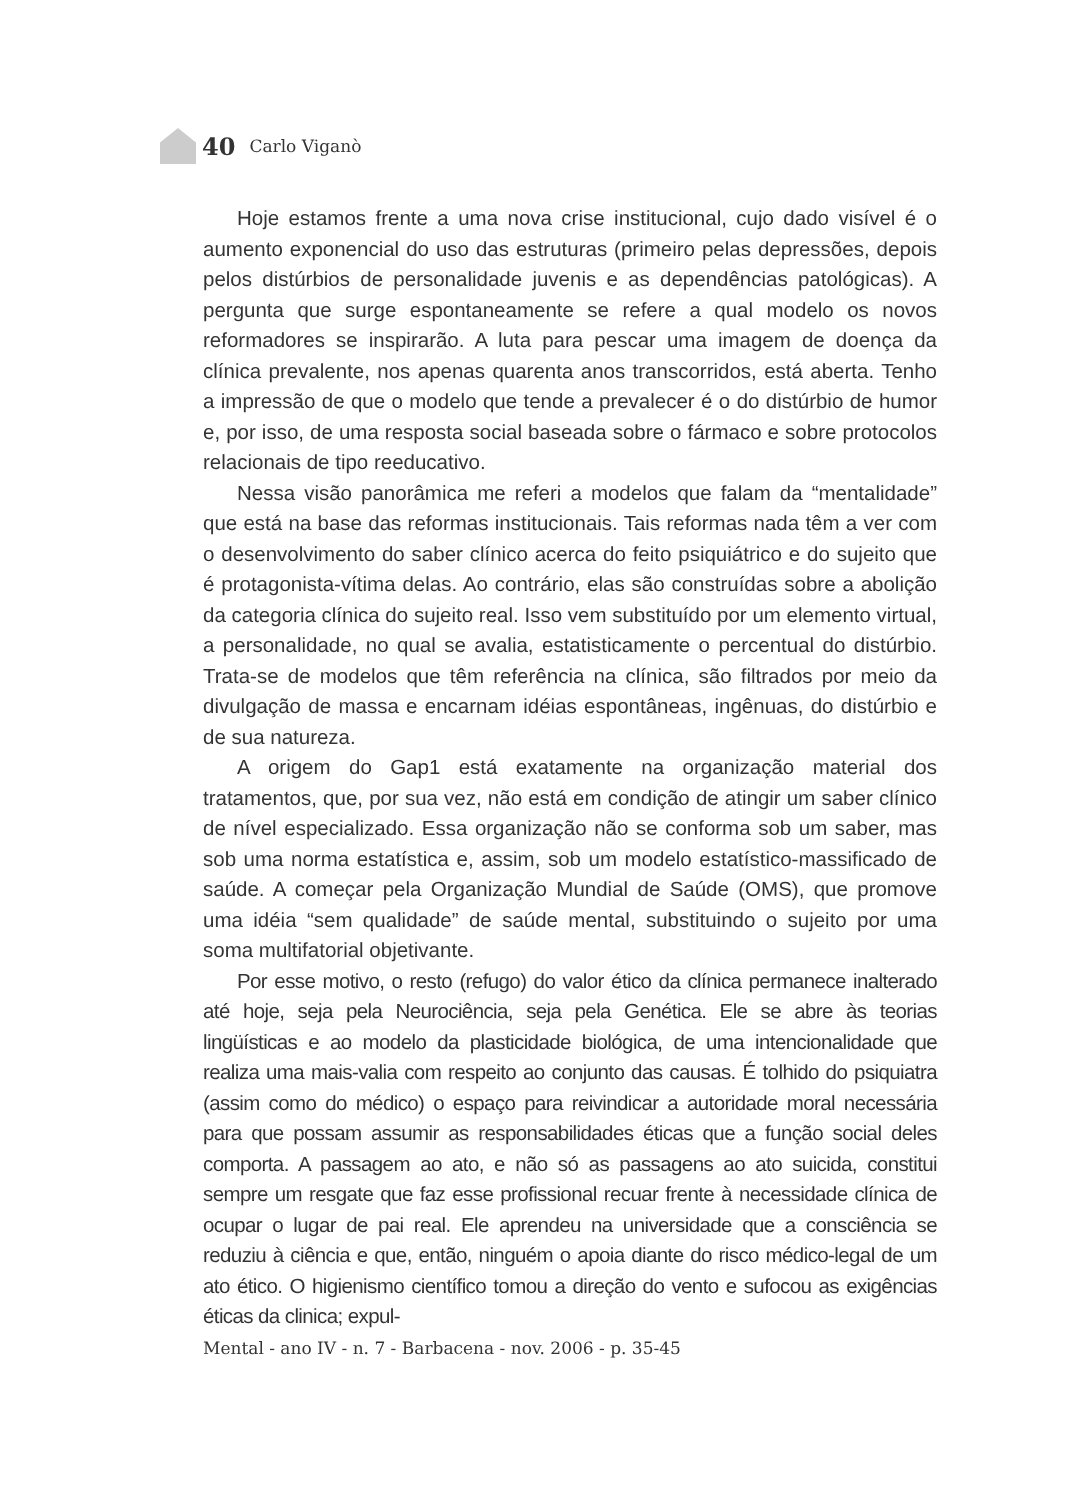40 Carlo Viganò
Hoje estamos frente a uma nova crise institucional, cujo dado visível é o aumento exponencial do uso das estruturas (primeiro pelas depressões, depois pelos distúrbios de personalidade juvenis e as dependências patológicas). A pergunta que surge espontaneamente se refere a qual modelo os novos reformadores se inspirarão. A luta para pescar uma imagem de doença da clínica prevalente, nos apenas quarenta anos transcorridos, está aberta. Tenho a impressão de que o modelo que tende a prevalecer é o do distúrbio de humor e, por isso, de uma resposta social baseada sobre o fármaco e sobre protocolos relacionais de tipo reeducativo.
Nessa visão panorâmica me referi a modelos que falam da “mentalidade” que está na base das reformas institucionais. Tais reformas nada têm a ver com o desenvolvimento do saber clínico acerca do feito psiquiátrico e do sujeito que é protagonista-vítima delas. Ao contrário, elas são construídas sobre a abolição da categoria clínica do sujeito real. Isso vem substituído por um elemento virtual, a personalidade, no qual se avalia, estatisticamente o percentual do distúrbio. Trata-se de modelos que têm referência na clínica, são filtrados por meio da divulgação de massa e encarnam idéias espontâneas, ingênuas, do distúrbio e de sua natureza.
A origem do Gap1 está exatamente na organização material dos tratamentos, que, por sua vez, não está em condição de atingir um saber clínico de nível especializado. Essa organização não se conforma sob um saber, mas sob uma norma estatística e, assim, sob um modelo estatístico-massificado de saúde. A começar pela Organização Mundial de Saúde (OMS), que promove uma idéia “sem qualidade” de saúde mental, substituindo o sujeito por uma soma multifatorial objetivante.
Por esse motivo, o resto (refugo) do valor ético da clínica permanece inalterado até hoje, seja pela Neurociência, seja pela Genética. Ele se abre às teorias lingüísticas e ao modelo da plasticidade biológica, de uma intencionalidade que realiza uma mais-valia com respeito ao conjunto das causas. É tolhido do psiquiatra (assim como do médico) o espaço para reivindicar a autoridade moral necessária para que possam assumir as responsabilidades éticas que a função social deles comporta. A passagem ao ato, e não só as passagens ao ato suicida, constitui sempre um resgate que faz esse profissional recuar frente à necessidade clínica de ocupar o lugar de pai real. Ele aprendeu na universidade que a consciência se reduziu à ciência e que, então, ninguém o apoia diante do risco médico-legal de um ato ético. O higienismo científico tomou a direção do vento e sufocou as exigências éticas da clinica; expul-
Mental - ano IV - n. 7 - Barbacena - nov. 2006 - p. 35-45